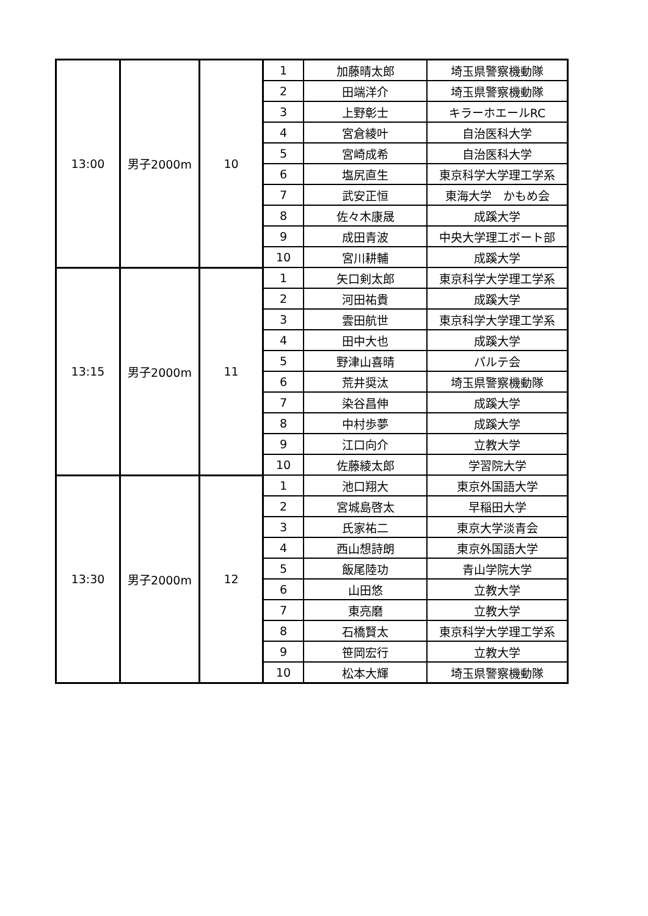| 13:00 | 男子2000m | 10 | 1 | 加藤晴太郎 | 埼玉県警察機動隊 |
| | | | 2 | 田端洋介 | 埼玉県警察機動隊 |
| | | | 3 | 上野彰士 | キラーホエールRC |
| | | | 4 | 宮倉綾叶 | 自治医科大学 |
| | | | 5 | 宮崎成希 | 自治医科大学 |
| | | | 6 | 塩尻直生 | 東京科学大学理工学系 |
| | | | 7 | 武安正恒 | 東海大学 かもめ会 |
| | | | 8 | 佐々木康晟 | 成蹊大学 |
| | | | 9 | 成田青波 | 中央大学理工ボート部 |
| | | | 10 | 宮川耕輔 | 成蹊大学 |
| 13:15 | 男子2000m | 11 | 1 | 矢口剣太郎 | 東京科学大学理工学系 |
| | | | 2 | 河田祐貴 | 成蹊大学 |
| | | | 3 | 雲田航世 | 東京科学大学理工学系 |
| | | | 4 | 田中大也 | 成蹊大学 |
| | | | 5 | 野津山喜晴 | パルテ会 |
| | | | 6 | 荒井奨汰 | 埼玉県警察機動隊 |
| | | | 7 | 染谷昌伸 | 成蹊大学 |
| | | | 8 | 中村歩夢 | 成蹊大学 |
| | | | 9 | 江口向介 | 立教大学 |
| | | | 10 | 佐藤綾太郎 | 学習院大学 |
| 13:30 | 男子2000m | 12 | 1 | 池口翔大 | 東京外国語大学 |
| | | | 2 | 宮城島啓太 | 早稲田大学 |
| | | | 3 | 氏家祐二 | 東京大学淡青会 |
| | | | 4 | 西山想詩朗 | 東京外国語大学 |
| | | | 5 | 飯尾陸功 | 青山学院大学 |
| | | | 6 | 山田悠 | 立教大学 |
| | | | 7 | 東亮磨 | 立教大学 |
| | | | 8 | 石橋賢太 | 東京科学大学理工学系 |
| | | | 9 | 笹岡宏行 | 立教大学 |
| | | | 10 | 松本大輝 | 埼玉県警察機動隊 |